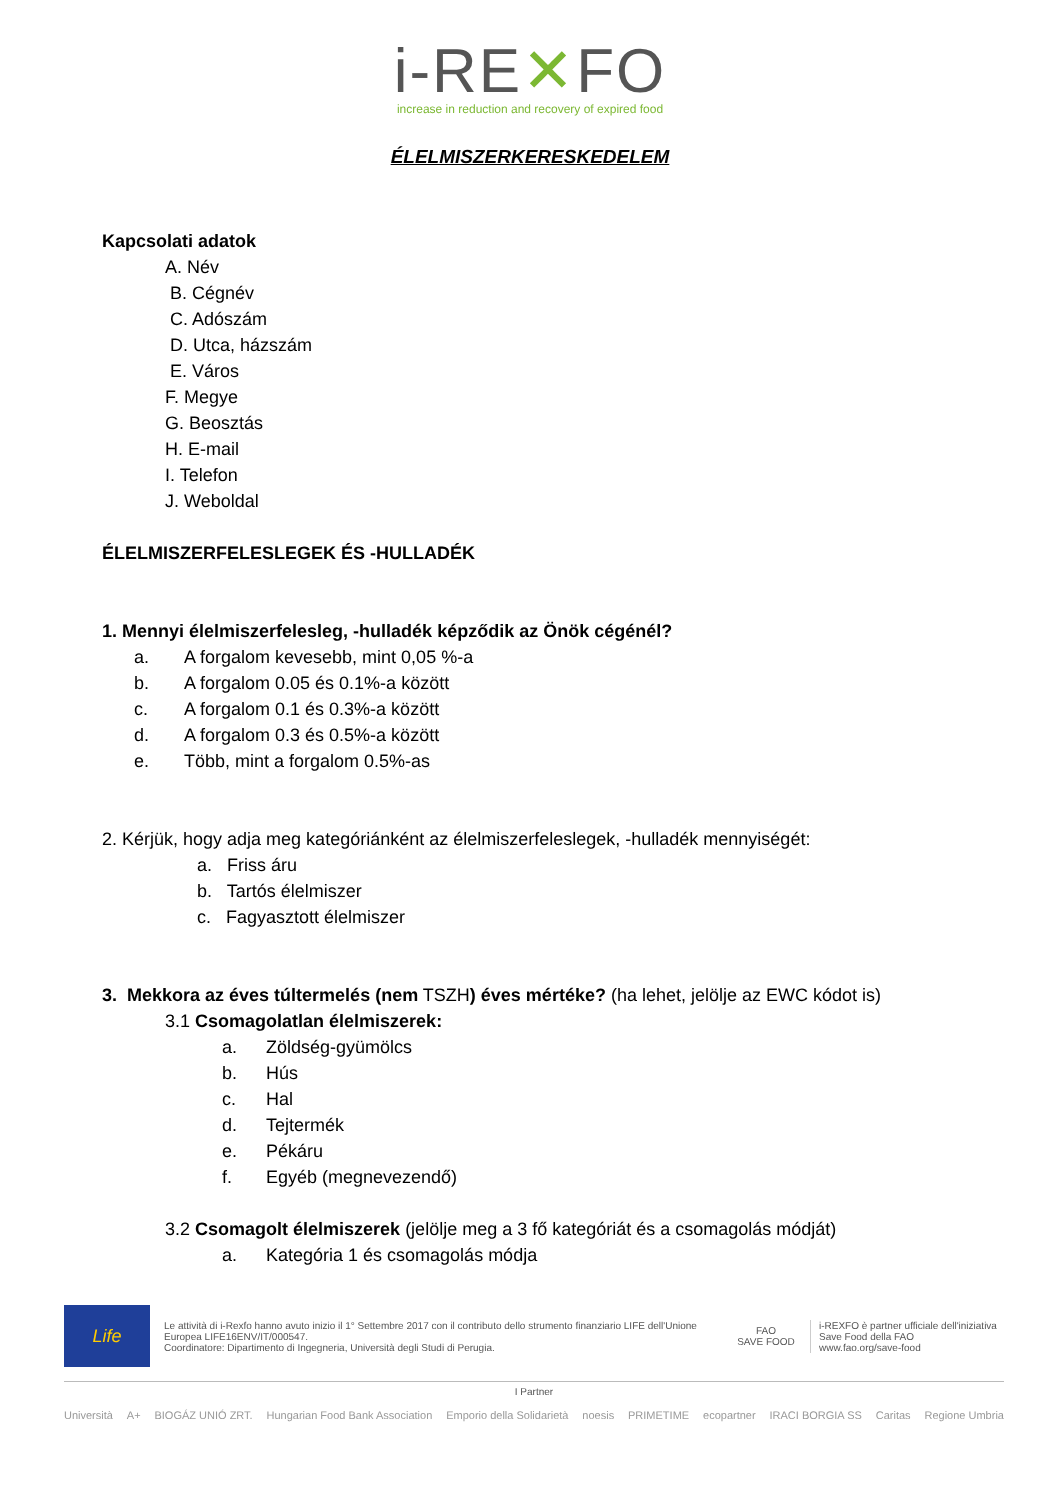i-RE✕FO
increase in reduction and recovery of expired food
ÉLELMISZERKERESKEDELEM
Kapcsolati adatok
A. Név
B. Cégnév
C. Adószám
D. Utca, házszám
E. Város
F. Megye
G. Beosztás
H. E-mail
I. Telefon
J. Weboldal
ÉLELMISZERFELESLEGEK ÉS -HULLADÉK
1. Mennyi élelmiszerfelesleg, -hulladék képződik az Önök cégénél?
a. A forgalom kevesebb, mint 0,05 %-a
b. A forgalom 0.05 és 0.1%-a között
c. A forgalom 0.1 és 0.3%-a között
d. A forgalom 0.3 és 0.5%-a között
e. Több, mint a forgalom 0.5%-as
2. Kérjük, hogy adja meg kategóriánként az élelmiszerfeleslegek, -hulladék mennyiségét:
a. Friss áru
b. Tartós élelmiszer
c. Fagyasztott élelmiszer
3. Mekkora az éves túltermelés (nem TSZH) éves mértéke? (ha lehet, jelölje az EWC kódot is)
3.1 Csomagolatlan élelmiszerek:
a. Zöldség-gyümölcs
b. Hús
c. Hal
d. Tejtermék
e. Pékáru
f. Egyéb (megnevezendő)
3.2 Csomagolt élelmiszerek (jelölje meg a 3 fő kategóriát és a csomagolás módját)
a. Kategória 1 és csomagolás módja
Life
Le attività di i-Rexfo hanno avuto inizio il 1° Settembre 2017 con il contributo dello strumento finanziario LIFE dell'Unione Europea LIFE16ENV/IT/000547.
Coordinatore: Dipartimento di Ingegneria, Università degli Studi di Perugia.
FAO
SAVE FOOD
i-REXFO è partner ufficiale dell'iniziativa Save Food della FAO
www.fao.org/save-food
I Partner
Università A+ BIOGÁZ UNIÓ ZRT. Hungarian Food Bank Association Emporio della Solidarietà noesis PRIMETIME ecopartner IRACI BORGIA SS Caritas Regione Umbria